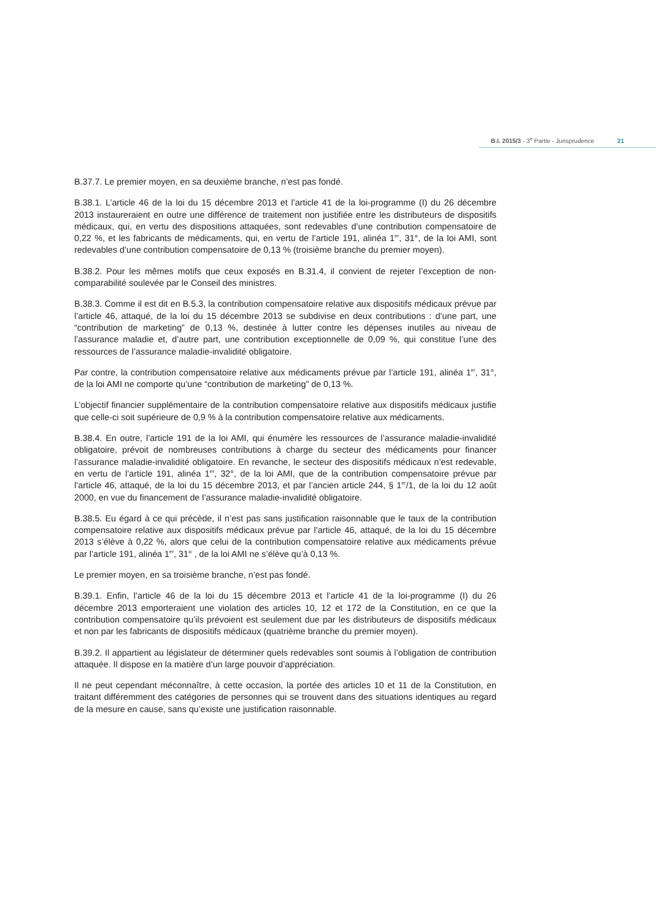B.I. 2015/3 - 3<sup>e</sup> Partie - Jurisprudence 21
B.37.7. Le premier moyen, en sa deuxième branche, n’est pas fondé.
B.38.1. L’article 46 de la loi du 15 décembre 2013 et l’article 41 de la loi-programme (I) du 26 décembre 2013 instaureraient en outre une différence de traitement non justifiée entre les distributeurs de dispositifs médicaux, qui, en vertu des dispositions attaquées, sont redevables d’une contribution compensatoire de 0,22 %, et les fabricants de médicaments, qui, en vertu de l’article 191, alinéa 1<sup>er</sup>, 31°, de la loi AMI, sont redevables d’une contribution compensatoire de 0,13 % (troisième branche du premier moyen).
B.38.2. Pour les mêmes motifs que ceux exposés en B.31.4, il convient de rejeter l’exception de non-comparabilité soulevée par le Conseil des ministres.
B.38.3. Comme il est dit en B.5.3, la contribution compensatoire relative aux dispositifs médicaux prévue par l’article 46, attaqué, de la loi du 15 décembre 2013 se subdivise en deux contributions : d’une part, une “contribution de marketing” de 0,13 %, destinée à lutter contre les dépenses inutiles au niveau de l’assurance maladie et, d’autre part, une contribution exceptionnelle de 0,09 %, qui constitue l’une des ressources de l’assurance maladie-invalidité obligatoire.
Par contre, la contribution compensatoire relative aux médicaments prévue par l’article 191, alinéa 1<sup>er</sup>, 31°, de la loi AMI ne comporte qu’une “contribution de marketing” de 0,13 %.
L’objectif financier supplémentaire de la contribution compensatoire relative aux dispositifs médicaux justifie que celle-ci soit supérieure de 0,9 % à la contribution compensatoire relative aux médicaments.
B.38.4. En outre, l’article 191 de la loi AMI, qui énumère les ressources de l’assurance maladie-invalidité obligatoire, prévoit de nombreuses contributions à charge du secteur des médicaments pour financer l’assurance maladie-invalidité obligatoire. En revanche, le secteur des dispositifs médicaux n’est redevable, en vertu de l’article 191, alinéa 1<sup>er</sup>, 32°, de la loi AMI, que de la contribution compensatoire prévue par l’article 46, attaqué, de la loi du 15 décembre 2013, et par l’ancien article 244, § 1<sup>er</sup>/1, de la loi du 12 août 2000, en vue du financement de l’assurance maladie-invalidité obligatoire.
B.38.5. Eu égard à ce qui précède, il n’est pas sans justification raisonnable que le taux de la contribution compensatoire relative aux dispositifs médicaux prévue par l’article 46, attaqué, de la loi du 15 décembre 2013 s’élève à 0,22 %, alors que celui de la contribution compensatoire relative aux médicaments prévue par l’article 191, alinéa 1<sup>er</sup>, 31° , de la loi AMI ne s’élève qu’à 0,13 %.
Le premier moyen, en sa troisième branche, n’est pas fondé.
B.39.1. Enfin, l’article 46 de la loi du 15 décembre 2013 et l’article 41 de la loi-programme (I) du 26 décembre 2013 emporteraient une violation des articles 10, 12 et 172 de la Constitution, en ce que la contribution compensatoire qu’ils prévoient est seulement due par les distributeurs de dispositifs médicaux et non par les fabricants de dispositifs médicaux (quatrième branche du premier moyen).
B.39.2. Il appartient au législateur de déterminer quels redevables sont soumis à l’obligation de contribution attaquée. Il dispose en la matière d’un large pouvoir d’appréciation.
Il ne peut cependant méconnaître, à cette occasion, la portée des articles 10 et 11 de la Constitution, en traitant différemment des catégories de personnes qui se trouvent dans des situations identiques au regard de la mesure en cause, sans qu’existe une justification raisonnable.